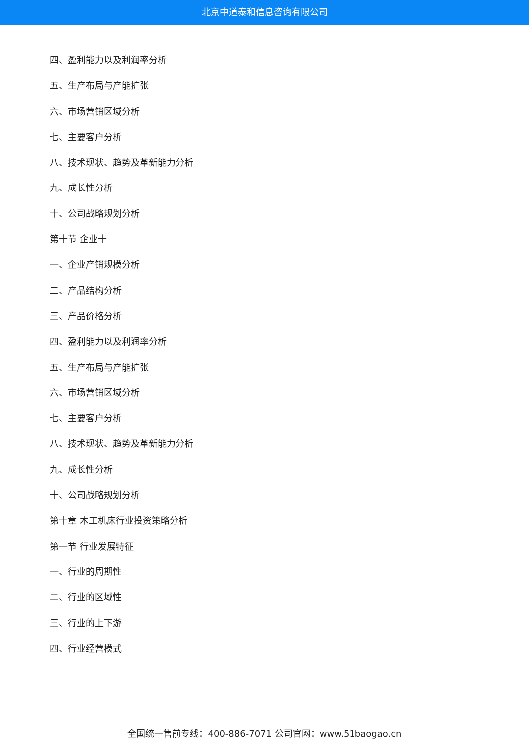北京中道泰和信息咨询有限公司
四、盈利能力以及利润率分析
五、生产布局与产能扩张
六、市场营销区域分析
七、主要客户分析
八、技术现状、趋势及革新能力分析
九、成长性分析
十、公司战略规划分析
第十节 企业十
一、企业产销规模分析
二、产品结构分析
三、产品价格分析
四、盈利能力以及利润率分析
五、生产布局与产能扩张
六、市场营销区域分析
七、主要客户分析
八、技术现状、趋势及革新能力分析
九、成长性分析
十、公司战略规划分析
第十章 木工机床行业投资策略分析
第一节 行业发展特征
一、行业的周期性
二、行业的区域性
三、行业的上下游
四、行业经营模式
全国统一售前专线：400-886-7071 公司官网：www.51baogao.cn